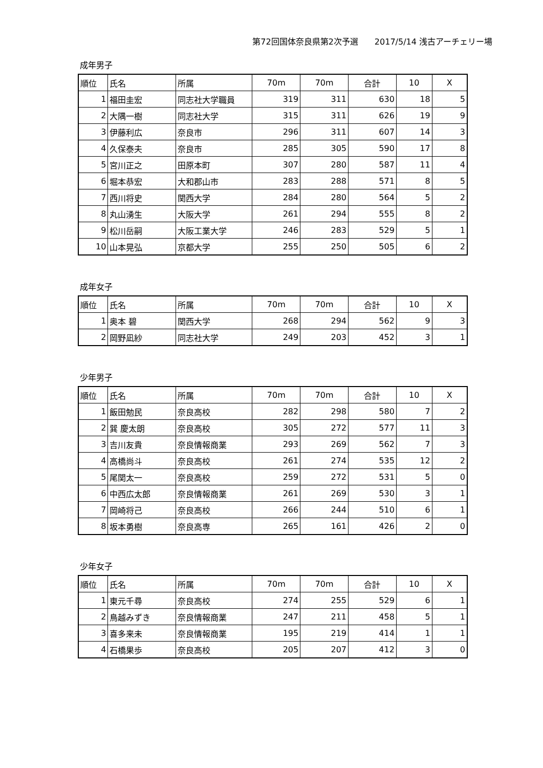第72回国体奈良県第2次予選　　2017/5/14 浅古アーチェリー場
成年男子
| 順位 | 氏名 | 所属 | 70m | 70m | 合計 | 10 | X |
| --- | --- | --- | --- | --- | --- | --- | --- |
| 1 | 福田圭宏 | 同志社大学職員 | 319 | 311 | 630 | 18 | 5 |
| 2 | 大隅一樹 | 同志社大学 | 315 | 311 | 626 | 19 | 9 |
| 3 | 伊藤利広 | 奈良市 | 296 | 311 | 607 | 14 | 3 |
| 4 | 久保泰夫 | 奈良市 | 285 | 305 | 590 | 17 | 8 |
| 5 | 宮川正之 | 田原本町 | 307 | 280 | 587 | 11 | 4 |
| 6 | 堀本恭宏 | 大和郡山市 | 283 | 288 | 571 | 8 | 5 |
| 7 | 西川将史 | 関西大学 | 284 | 280 | 564 | 5 | 2 |
| 8 | 丸山湧生 | 大阪大学 | 261 | 294 | 555 | 8 | 2 |
| 9 | 松川岳嗣 | 大阪工業大学 | 246 | 283 | 529 | 5 | 1 |
| 10 | 山本晃弘 | 京都大学 | 255 | 250 | 505 | 6 | 2 |
成年女子
| 順位 | 氏名 | 所属 | 70m | 70m | 合計 | 10 | X |
| --- | --- | --- | --- | --- | --- | --- | --- |
| 1 | 奥本 碧 | 関西大学 | 268 | 294 | 562 | 9 | 3 |
| 2 | 岡野凪紗 | 同志社大学 | 249 | 203 | 452 | 3 | 1 |
少年男子
| 順位 | 氏名 | 所属 | 70m | 70m | 合計 | 10 | X |
| --- | --- | --- | --- | --- | --- | --- | --- |
| 1 | 飯田勉民 | 奈良高校 | 282 | 298 | 580 | 7 | 2 |
| 2 | 巽 慶太朗 | 奈良高校 | 305 | 272 | 577 | 11 | 3 |
| 3 | 吉川友貴 | 奈良情報商業 | 293 | 269 | 562 | 7 | 3 |
| 4 | 高橋尚斗 | 奈良高校 | 261 | 274 | 535 | 12 | 2 |
| 5 | 尾関太一 | 奈良高校 | 259 | 272 | 531 | 5 | 0 |
| 6 | 中西広太郎 | 奈良情報商業 | 261 | 269 | 530 | 3 | 1 |
| 7 | 岡崎将己 | 奈良高校 | 266 | 244 | 510 | 6 | 1 |
| 8 | 坂本勇樹 | 奈良高専 | 265 | 161 | 426 | 2 | 0 |
少年女子
| 順位 | 氏名 | 所属 | 70m | 70m | 合計 | 10 | X |
| --- | --- | --- | --- | --- | --- | --- | --- |
| 1 | 東元千尋 | 奈良高校 | 274 | 255 | 529 | 6 | 1 |
| 2 | 鳥越みずき | 奈良情報商業 | 247 | 211 | 458 | 5 | 1 |
| 3 | 喜多来未 | 奈良情報商業 | 195 | 219 | 414 | 1 | 1 |
| 4 | 石橋果歩 | 奈良高校 | 205 | 207 | 412 | 3 | 0 |